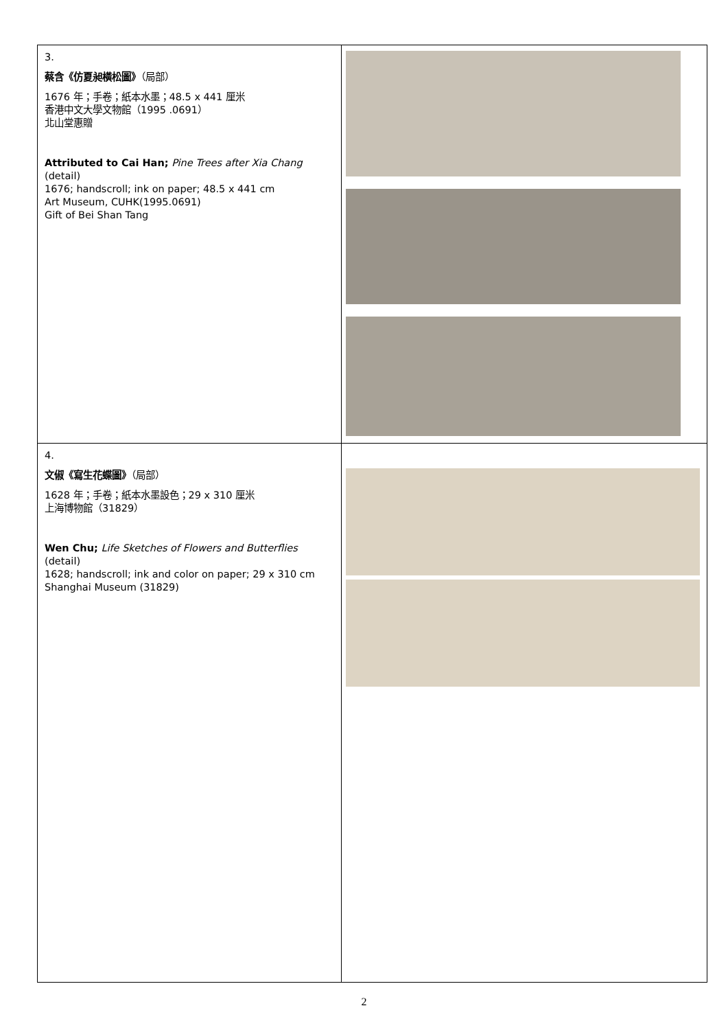| 3. 蔡含《仿夏昶橫松圖》 （局部） 1676 年；手卷；紙本水墨；48.5 x 441 厘米 香港中文大學文物館（1995 .0691） 北山堂惠贈 Attributed to Cai Han; Pine Trees after Xia Chang (detail) 1676; handscroll; ink on paper; 48.5 x 441 cm Art Museum, CUHK(1995.0691) Gift of Bei Shan Tang | |
| 4. 文俶《寫生花蝶圖》 （局部） 1628 年；手卷；紙本水墨設色；29 x 310 厘米 上海博物館（31829） Wen Chu; Life Sketches of Flowers and Butterflies (detail) 1628; handscroll; ink and color on paper; 29 x 310 cm Shanghai Museum (31829) | |
2